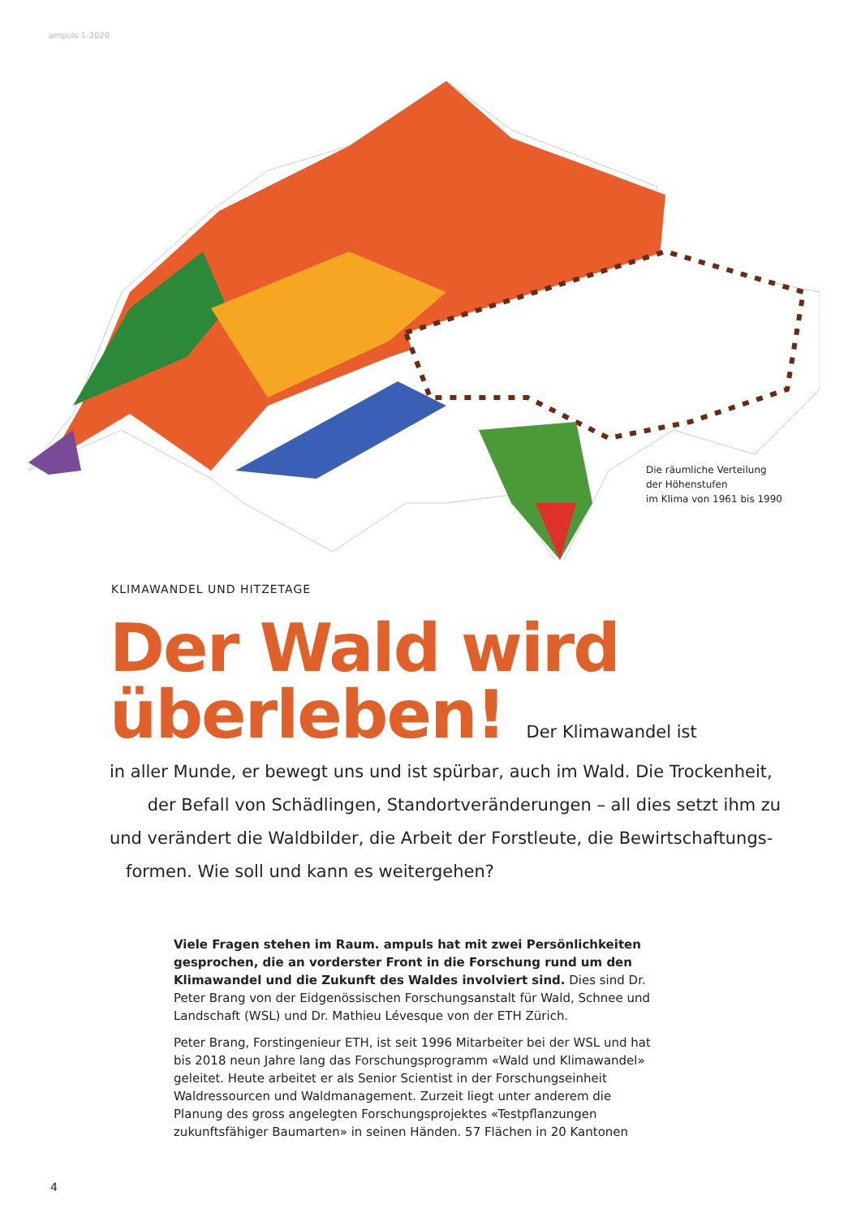ampuls 1-2020
Die räumliche Verteilung
der Höhenstufen
im Klima von 1961 bis 1990
KLIMAWANDEL UND HITZETAGE
Der Wald wird
überleben! Der Klimawandel ist
in aller Munde, er bewegt uns und ist spürbar, auch im Wald. Die Trockenheit,
der Befall von Schädlingen, Standortveränderungen – all dies setzt ihm zu
und verändert die Waldbilder, die Arbeit der Forstleute, die Bewirtschaftungs-
formen. Wie soll und kann es weitergehen?
Viele Fragen stehen im Raum. ampuls hat mit zwei Persönlichkeiten gespro­chen, die an vorderster Front in die Forschung rund um den Klimawandel und die Zukunft des Waldes involviert sind. Dies sind Dr. Peter Brang von der Eidgenössischen Forschungsanstalt für Wald, Schnee und Landschaft (WSL) und Dr. Mathieu Lévesque von der ETH Zürich.
Peter Brang, Forstingenieur ETH, ist seit 1996 Mitarbeiter bei der WSL und hat bis 2018 neun Jahre lang das Forschungsprogramm «Wald und Klima­wandel» geleitet. Heute arbeitet er als Senior Scientist in der Forschungs­einheit Waldressourcen und Waldmanagement. Zurzeit liegt unter anderem die Planung des gross angelegten Forschungsprojektes «Testpflanzungen zukunftsfähiger Baumarten» in seinen Händen. 57 Flächen in 20 Kantonen
4